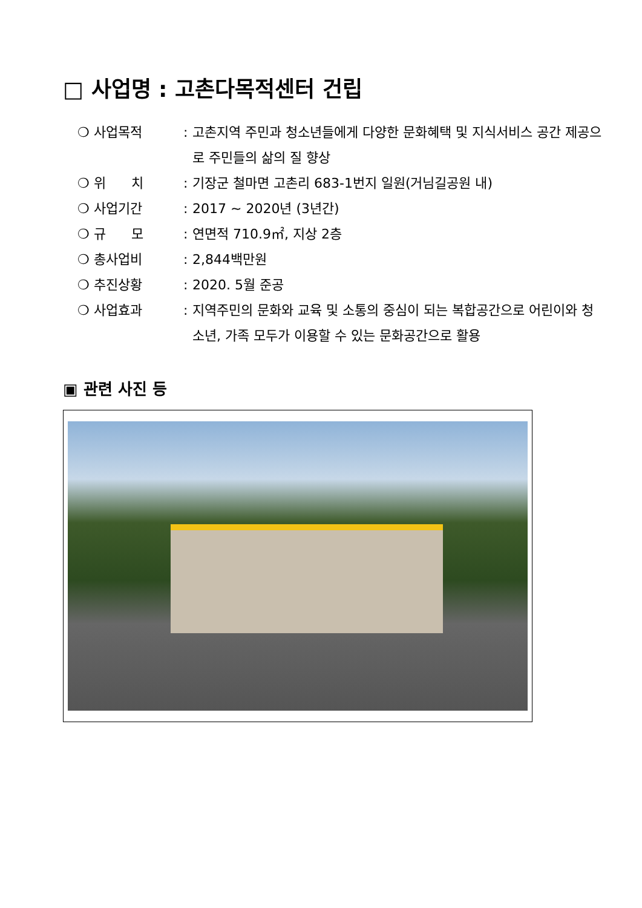□ 사업명 : 고촌다목적센터 건립
❍ 사업목적: 고촌지역 주민과 청소년들에게 다양한 문화혜택 및 지식서비스 공간 제공으로 주민들의 삶의 질 향상
❍ 위 치: 기장군 철마면 고촌리 683-1번지 일원(거님길공원 내)
❍ 사업기간: 2017 ~ 2020년 (3년간)
❍ 규 모: 연면적 710.9㎡, 지상 2층
❍ 총사업비: 2,844백만원
❍ 추진상황: 2020. 5월 준공
❍ 사업효과: 지역주민의 문화와 교육 및 소통의 중심이 되는 복합공간으로 어린이와 청소년, 가족 모두가 이용할 수 있는 문화공간으로 활용
▣ 관련 사진 등